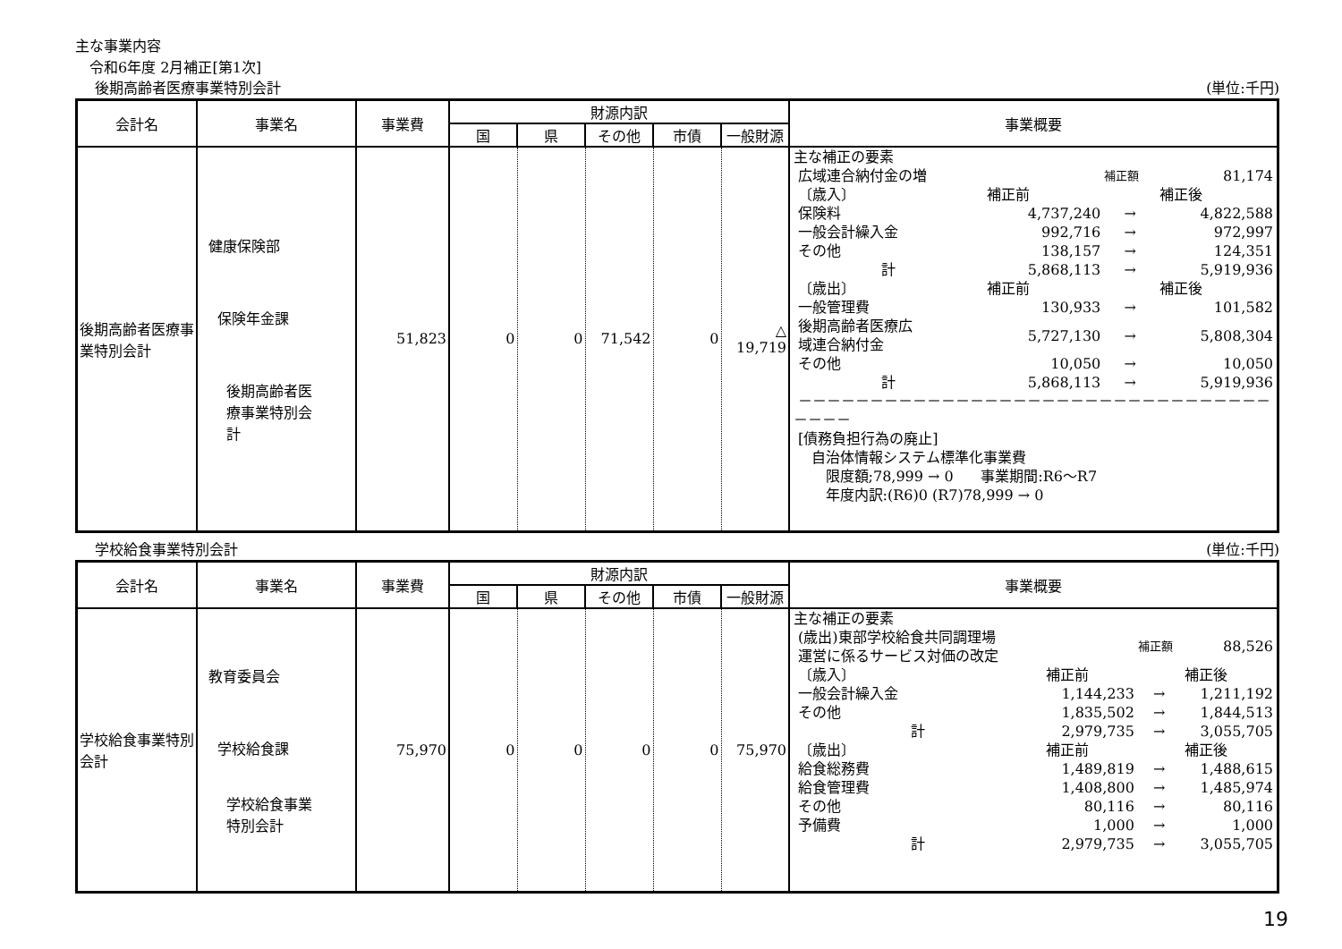主な事業内容
令和6年度 2月補正[第1次]
後期高齢者医療事業特別会計 (単位:千円)
| 会計名 | 事業名 | 事業費 | 財源内訳 | | | | | 事業概要 |
| --- | --- | --- | --- | --- | --- | --- | --- | --- |
| | | | 国 | 県 | その他 | 市債 | 一般財源 | |
| 後期高齢者医療事業特別会計 | 健康保険部 保険年金課 後期高齢者医 療事業特別会 計 | 51,823 | 0 | 0 | 71,542 | 0 | △ 19,719 | / 主な補正の要素 / / / / / 広域連合納付金の増 / / 補正額 / 81,174 / / 〔歳入〕 / 補正前 / / 補正後 / / 保険料 / 4,737,240 / → / 4,822,588 / / 一般会計繰入金 / 992,716 / → / 972,997 / / その他 / 138,157 / → / 124,351 / / 計 / 5,868,113 / → / 5,919,936 / / 〔歳出〕 / 補正前 / / 補正後 / / 一般管理費 / 130,933 / → / 101,582 / / 後期高齢者医療広 域連合納付金 / 5,727,130 / → / 5,808,304 / / その他 / 10,050 / → / 10,050 / / 計 / 5,868,113 / → / 5,919,936 / / －－－－－－－－－－－－－－－－－－－－－－－－－－－－－－－－－－－－－ / / / / / [債務負担行為の廃止] 自治体情報システム標準化事業費 限度額;78,999 → 0 事業期間:R6～R7 年度内訳:(R6)0 (R7)78,999 → 0 / / / / |
学校給食事業特別会計 (単位:千円)
| 会計名 | 事業名 | 事業費 | 財源内訳 | | | | | 事業概要 |
| --- | --- | --- | --- | --- | --- | --- | --- | --- |
| | | | 国 | 県 | その他 | 市債 | 一般財源 | |
| 学校給食事業特別会計 | 教育委員会 学校給食課 学校給食事業 特別会計 | 75,970 | 0 | 0 | 0 | 0 | 75,970 | / 主な補正の要素 / / / / / (歳出)東部学校給食共同調理場 運営に係るサービス対価の改定 / / 補正額 / 88,526 / / 〔歳入〕 / 補正前 / / 補正後 / / 一般会計繰入金 / 1,144,233 / → / 1,211,192 / / その他 / 1,835,502 / → / 1,844,513 / / 計 / 2,979,735 / → / 3,055,705 / / 〔歳出〕 / 補正前 / / 補正後 / / 給食総務費 / 1,489,819 / → / 1,488,615 / / 給食管理費 / 1,408,800 / → / 1,485,974 / / その他 / 80,116 / → / 80,116 / / 予備費 / 1,000 / → / 1,000 / / 計 / 2,979,735 / → / 3,055,705 / |
19